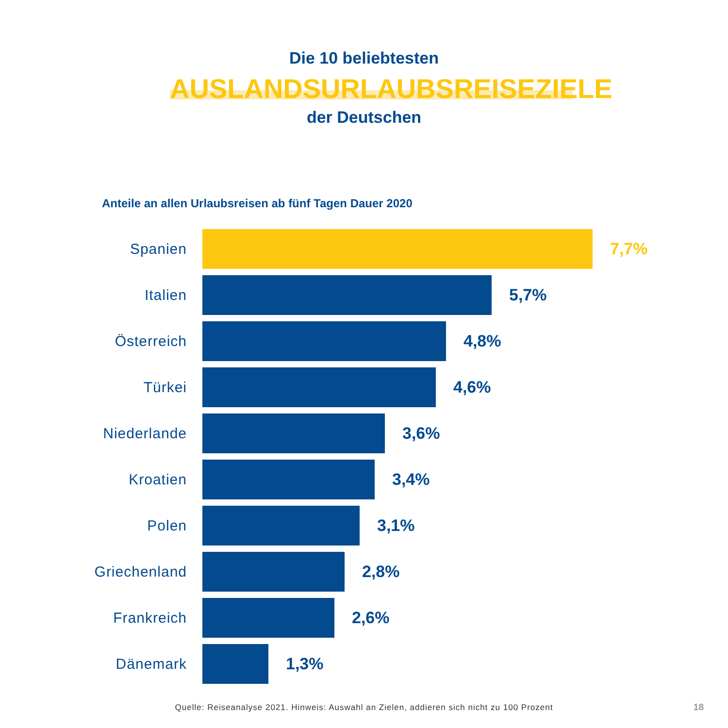Die 10 beliebtesten
AUSLANDSURLAUBSREISEZIELE
der Deutschen
Anteile an allen Urlaubsreisen ab fünf Tagen Dauer 2020
Spanien 7,7%
Italien 5,7%
Österreich 4,8%
Türkei 4,6%
Niederlande 3,6%
Kroatien 3,4%
Polen 3,1%
Griechenland 2,8%
Frankreich 2,6%
Dänemark 1,3%
Quelle: Reiseanalyse 2021. Hinweis: Auswahl an Zielen, addieren sich nicht zu 100 Prozent 18